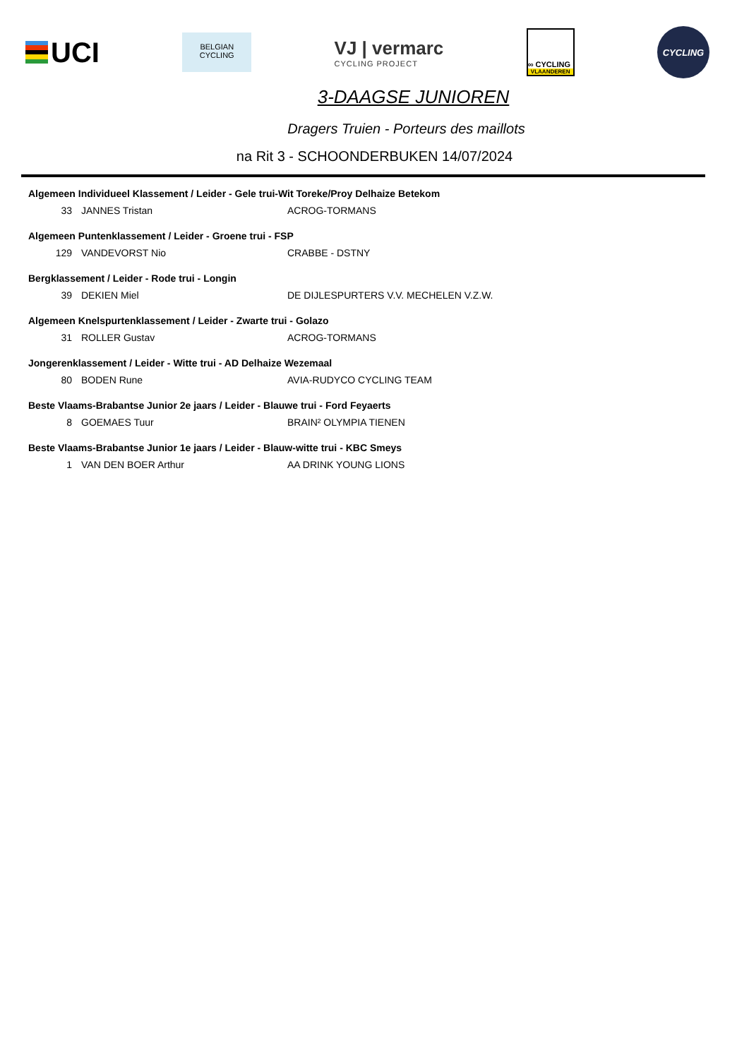UCI
BELGIAN
CYCLING
VJ | vermarc
CYCLING PROJECT
∞ CYCLING
VLAANDEREN
CYCLING
3-DAAGSE JUNIOREN
Dragers Truien - Porteurs des maillots
na Rit 3 - SCHOONDERBUKEN 14/07/2024
| Algemeen Individueel Klassement / Leider - Gele trui-Wit Toreke/Proy Delhaize Betekom | | |
| 33 | JANNES Tristan | ACROG-TORMANS |
| Algemeen Puntenklassement / Leider - Groene trui - FSP | | |
| 129 | VANDEVORST Nio | CRABBE - DSTNY |
| Bergklassement / Leider - Rode trui - Longin | | |
| 39 | DEKIEN Miel | DE DIJLESPURTERS V.V. MECHELEN V.Z.W. |
| Algemeen Knelspurtenklassement / Leider - Zwarte trui - Golazo | | |
| 31 | ROLLER Gustav | ACROG-TORMANS |
| Jongerenklassement / Leider - Witte trui - AD Delhaize Wezemaal | | |
| 80 | BODEN Rune | AVIA-RUDYCO CYCLING TEAM |
| Beste Vlaams-Brabantse Junior 2e jaars / Leider - Blauwe trui - Ford Feyaerts | | |
| 8 | GOEMAES Tuur | BRAIN² OLYMPIA TIENEN |
| Beste Vlaams-Brabantse Junior 1e jaars / Leider - Blauw-witte trui - KBC Smeys | | |
| 1 | VAN DEN BOER Arthur | AA DRINK YOUNG LIONS |